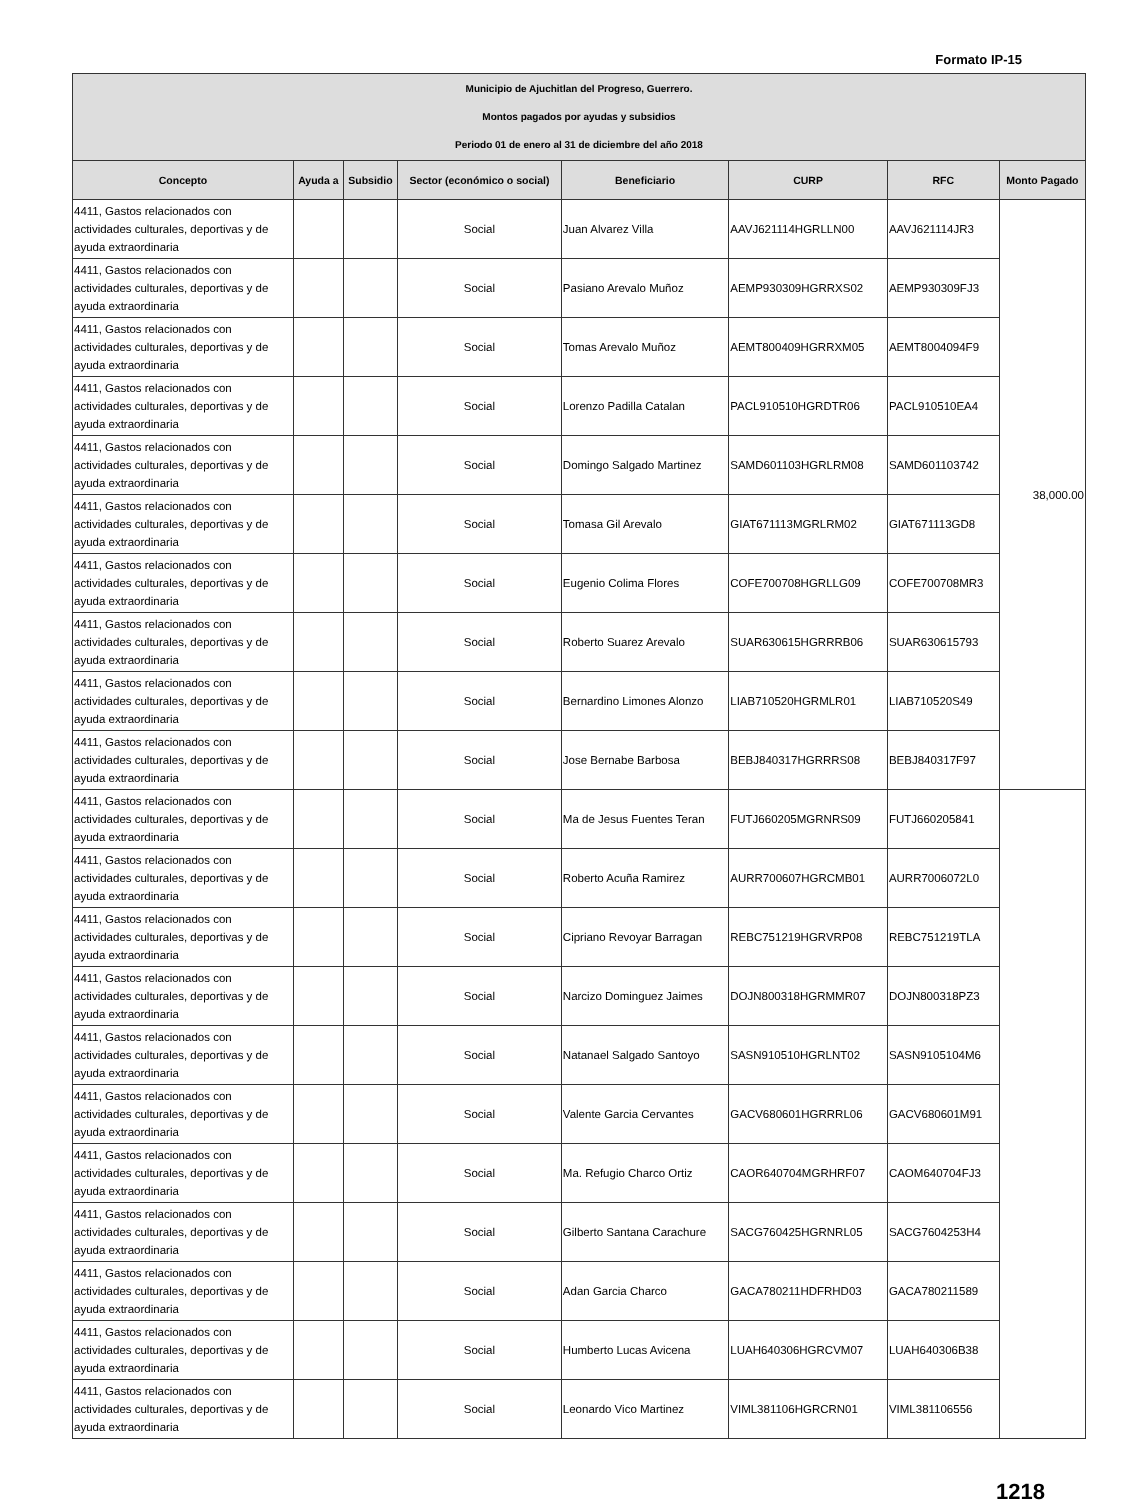Formato IP-15
| Municipio de Ajuchitlan del Progreso, Guerrero. Montos pagados por ayudas y subsidios Periodo 01 de enero al 31 de diciembre del año 2018 | | | | | | | |
| Concepto | Ayuda a | Subsidio | Sector (económico o social) | Beneficiario | CURP | RFC | Monto Pagado |
| 4411, Gastos relacionados con actividades culturales, deportivas y de ayuda extraordinaria | | | Social | Juan Alvarez Villa | AAVJ621114HGRLLN00 | AAVJ621114JR3 | 38,000.00 |
| 4411, Gastos relacionados con actividades culturales, deportivas y de ayuda extraordinaria | | | Social | Pasiano Arevalo Muñoz | AEMP930309HGRRXS02 | AEMP930309FJ3 | |
| 4411, Gastos relacionados con actividades culturales, deportivas y de ayuda extraordinaria | | | Social | Tomas Arevalo Muñoz | AEMT800409HGRRXM05 | AEMT8004094F9 | |
| 4411, Gastos relacionados con actividades culturales, deportivas y de ayuda extraordinaria | | | Social | Lorenzo Padilla Catalan | PACL910510HGRDTR06 | PACL910510EA4 | |
| 4411, Gastos relacionados con actividades culturales, deportivas y de ayuda extraordinaria | | | Social | Domingo Salgado Martinez | SAMD601103HGRLRM08 | SAMD601103742 | |
| 4411, Gastos relacionados con actividades culturales, deportivas y de ayuda extraordinaria | | | Social | Tomasa Gil Arevalo | GIAT671113MGRLRM02 | GIAT671113GD8 | |
| 4411, Gastos relacionados con actividades culturales, deportivas y de ayuda extraordinaria | | | Social | Eugenio Colima Flores | COFE700708HGRLLG09 | COFE700708MR3 | |
| 4411, Gastos relacionados con actividades culturales, deportivas y de ayuda extraordinaria | | | Social | Roberto Suarez Arevalo | SUAR630615HGRRRB06 | SUAR630615793 | |
| 4411, Gastos relacionados con actividades culturales, deportivas y de ayuda extraordinaria | | | Social | Bernardino Limones Alonzo | LIAB710520HGRMLR01 | LIAB710520S49 | |
| 4411, Gastos relacionados con actividades culturales, deportivas y de ayuda extraordinaria | | | Social | Jose Bernabe Barbosa | BEBJ840317HGRRRS08 | BEBJ840317F97 | |
| 4411, Gastos relacionados con actividades culturales, deportivas y de ayuda extraordinaria | | | Social | Ma de Jesus Fuentes Teran | FUTJ660205MGRNRS09 | FUTJ660205841 | |
| 4411, Gastos relacionados con actividades culturales, deportivas y de ayuda extraordinaria | | | Social | Roberto Acuña Ramirez | AURR700607HGRCMB01 | AURR7006072L0 | |
| 4411, Gastos relacionados con actividades culturales, deportivas y de ayuda extraordinaria | | | Social | Cipriano Revoyar Barragan | REBC751219HGRVRP08 | REBC751219TLA | |
| 4411, Gastos relacionados con actividades culturales, deportivas y de ayuda extraordinaria | | | Social | Narcizo Dominguez Jaimes | DOJN800318HGRMMR07 | DOJN800318PZ3 | |
| 4411, Gastos relacionados con actividades culturales, deportivas y de ayuda extraordinaria | | | Social | Natanael Salgado Santoyo | SASN910510HGRLNT02 | SASN9105104M6 | |
| 4411, Gastos relacionados con actividades culturales, deportivas y de ayuda extraordinaria | | | Social | Valente Garcia Cervantes | GACV680601HGRRRL06 | GACV680601M91 | |
| 4411, Gastos relacionados con actividades culturales, deportivas y de ayuda extraordinaria | | | Social | Ma. Refugio Charco Ortiz | CAOR640704MGRHRF07 | CAOM640704FJ3 | |
| 4411, Gastos relacionados con actividades culturales, deportivas y de ayuda extraordinaria | | | Social | Gilberto Santana Carachure | SACG760425HGRNRL05 | SACG7604253H4 | |
| 4411, Gastos relacionados con actividades culturales, deportivas y de ayuda extraordinaria | | | Social | Adan Garcia Charco | GACA780211HDFRHD03 | GACA780211589 | |
| 4411, Gastos relacionados con actividades culturales, deportivas y de ayuda extraordinaria | | | Social | Humberto Lucas Avicena | LUAH640306HGRCVM07 | LUAH640306B38 | |
| 4411, Gastos relacionados con actividades culturales, deportivas y de ayuda extraordinaria | | | Social | Leonardo Vico Martinez | VIML381106HGRCRN01 | VIML381106556 | |
1218